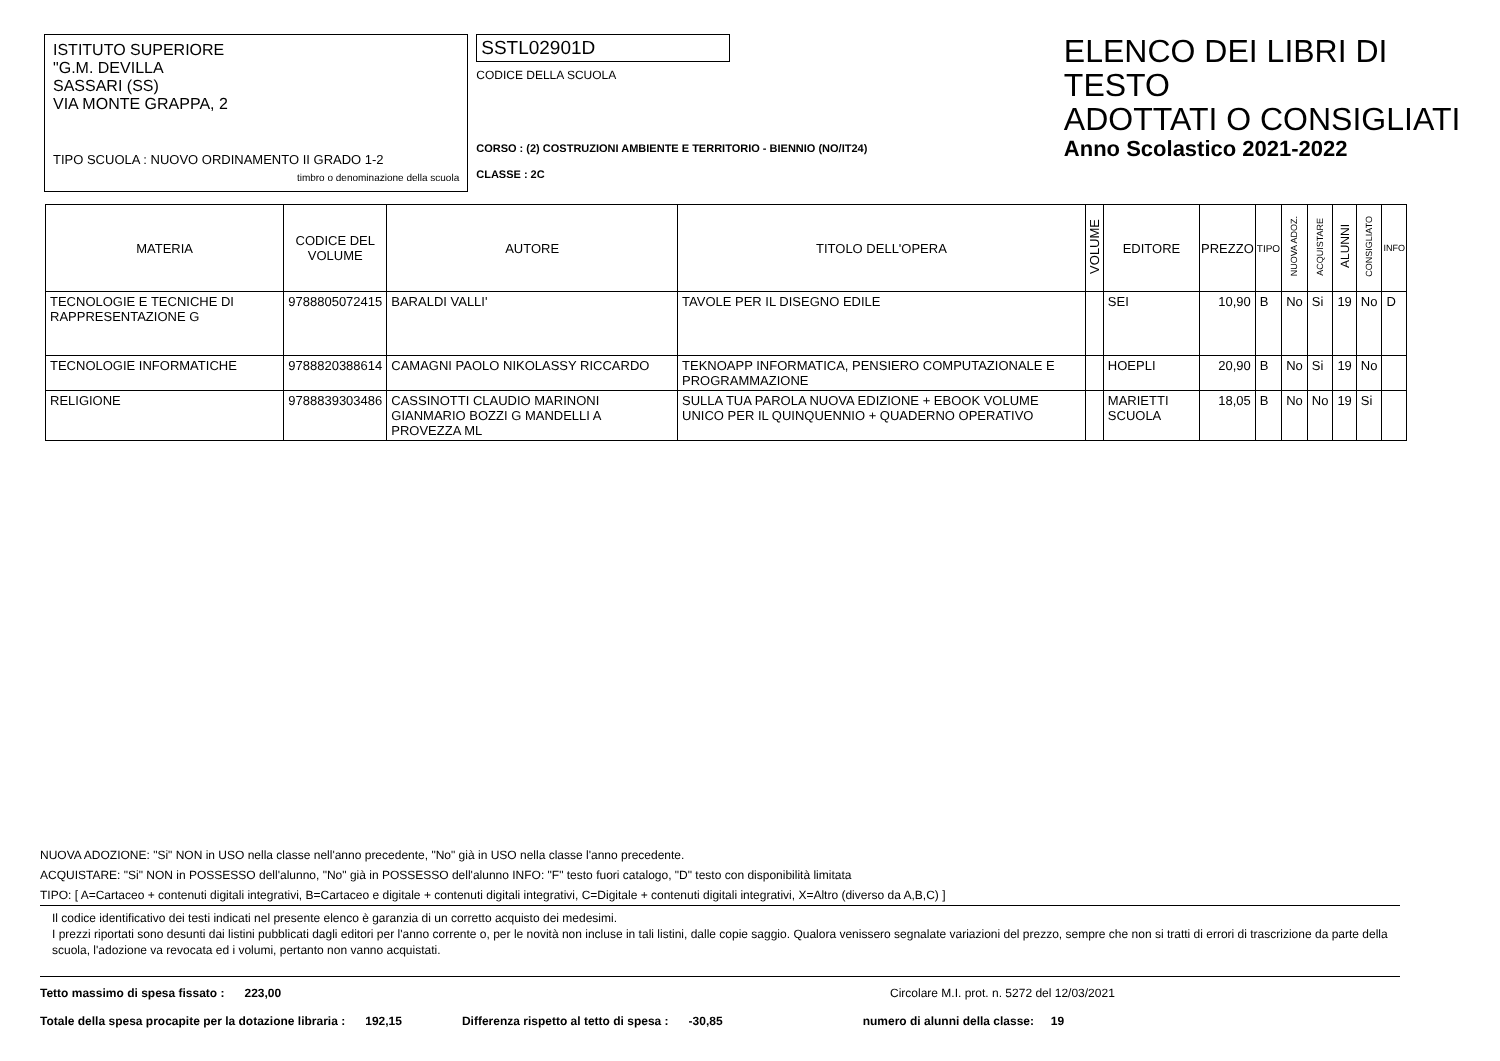ISTITUTO SUPERIORE
"G.M. DEVILLA
SASSARI (SS)
VIA MONTE GRAPPA, 2
TIPO SCUOLA : NUOVO ORDINAMENTO II GRADO 1-2
timbro o denominazione della scuola
SSTL02901D
CODICE DELLA SCUOLA
CORSO : (2) COSTRUZIONI AMBIENTE E TERRITORIO - BIENNIO (NO/IT24)
CLASSE : 2C
ELENCO DEI LIBRI DI TESTO
ADOTTATI O CONSIGLIATI
Anno Scolastico 2021-2022
| MATERIA | CODICE DEL VOLUME | AUTORE | TITOLO DELL'OPERA | VOLUME | EDITORE | PREZZO | TIPO | NUOVA ADOZ. | ACQUISTARE | ALUNNI | CONSIGLIATO | INFO |
| --- | --- | --- | --- | --- | --- | --- | --- | --- | --- | --- | --- | --- |
| TECNOLOGIE E TECNICHE DI RAPPRESENTAZIONE G | 9788805072415 | BARALDI VALLI' | TAVOLE PER IL DISEGNO EDILE | | SEI | 10,90 | B | No | Si | 19 | No | D |
| TECNOLOGIE INFORMATICHE | 9788820388614 | CAMAGNI PAOLO NIKOLASSY RICCARDO | TEKNOAPP INFORMATICA, PENSIERO COMPUTAZIONALE E PROGRAMMAZIONE | | HOEPLI | 20,90 | B | No | Si | 19 | No | |
| RELIGIONE | 9788839303486 | CASSINOTTI CLAUDIO MARINONI GIANMARIO BOZZI G MANDELLI A PROVEZZA ML | SULLA TUA PAROLA NUOVA EDIZIONE + EBOOK VOLUME UNICO PER IL QUINQUENNIO + QUADERNO OPERATIVO | | MARIETTI SCUOLA | 18,05 | B | No | No | 19 | Si | |
NUOVA ADOZIONE: "Si" NON in USO nella classe nell'anno precedente, "No" già in USO nella classe l'anno precedente.
ACQUISTARE: "Si" NON in POSSESSO dell'alunno, "No" già in POSSESSO dell'alunno INFO: "F" testo fuori catalogo, "D" testo con disponibilità limitata
TIPO: [ A=Cartaceo + contenuti digitali integrativi, B=Cartaceo e digitale + contenuti digitali integrativi, C=Digitale + contenuti digitali integrativi, X=Altro (diverso da A,B,C) ]
Il codice identificativo dei testi indicati nel presente elenco è garanzia di un corretto acquisto dei medesimi.
I prezzi riportati sono desunti dai listini pubblicati dagli editori per l'anno corrente o, per le novità non incluse in tali listini, dalle copie saggio. Qualora venissero segnalate variazioni del prezzo, sempre che non si tratti di errori di trascrizione da parte della scuola, l'adozione va revocata ed i volumi, pertanto non vanno acquistati.
Tetto massimo di spesa fissato : 223,00 Circolare M.I. prot. n. 5272 del 12/03/2021
Totale della spesa procapite per la dotazione libraria : 192,15 Differenza rispetto al tetto di spesa : -30,85 numero di alunni della classe: 19